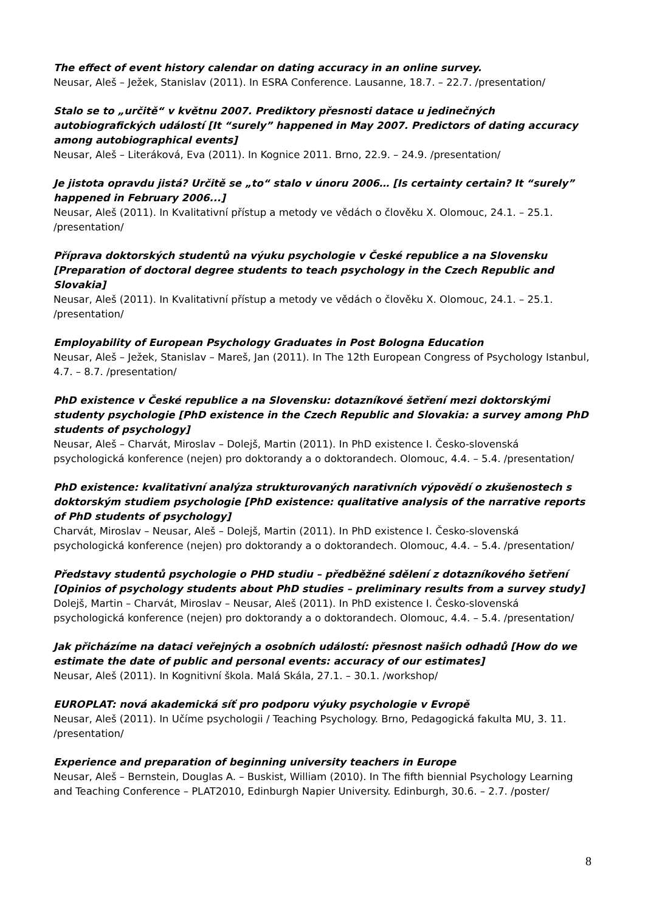The effect of event history calendar on dating accuracy in an online survey.
Neusar, Aleš – Ježek, Stanislav (2011). In ESRA Conference. Lausanne, 18.7. – 22.7. /presentation/
Stalo se to „určitě“ v květnu 2007. Prediktory přesnosti datace u jedinečných autobiografických událostí [It “surely” happened in May 2007. Predictors of dating accuracy among autobiographical events]
Neusar, Aleš – Literáková, Eva (2011). In Kognice 2011. Brno, 22.9. – 24.9. /presentation/
Je jistota opravdu jistá? Určitě se „to“ stalo v únoru 2006… [Is certainty certain? It “surely” happened in February 2006...]
Neusar, Aleš (2011). In Kvalitativní přístup a metody ve vědách o člověku X. Olomouc, 24.1. – 25.1. /presentation/
Příprava doktorských studentů na výuku psychologie v České republice a na Slovensku [Preparation of doctoral degree students to teach psychology in the Czech Republic and Slovakia]
Neusar, Aleš (2011). In Kvalitativní přístup a metody ve vědách o člověku X. Olomouc, 24.1. – 25.1. /presentation/
Employability of European Psychology Graduates in Post Bologna Education
Neusar, Aleš – Ježek, Stanislav – Mareš, Jan (2011). In The 12th European Congress of Psychology Istanbul, 4.7. – 8.7. /presentation/
PhD existence v České republice a na Slovensku: dotazníkové šetření mezi doktorskými studenty psychologie [PhD existence in the Czech Republic and Slovakia: a survey among PhD students of psychology]
Neusar, Aleš – Charvát, Miroslav – Dolejš, Martin (2011). In PhD existence I. Česko-slovenská psychologická konference (nejen) pro doktorandy a o doktorandech. Olomouc, 4.4. – 5.4. /presentation/
PhD existence: kvalitativní analýza strukturovaných narativních výpovědí o zkušenostech s doktorským studiem psychologie [PhD existence: qualitative analysis of the narrative reports of PhD students of psychology]
Charvát, Miroslav – Neusar, Aleš – Dolejš, Martin (2011). In PhD existence I. Česko-slovenská psychologická konference (nejen) pro doktorandy a o doktorandech. Olomouc, 4.4. – 5.4. /presentation/
Představy studentů psychologie o PHD studiu – předběžné sdělení z dotazníkového šetření [Opinios of psychology students about PhD studies – preliminary results from a survey study]
Dolejš, Martin – Charvát, Miroslav – Neusar, Aleš (2011). In PhD existence I. Česko-slovenská psychologická konference (nejen) pro doktorandy a o doktorandech. Olomouc, 4.4. – 5.4. /presentation/
Jak přicházíme na dataci veřejných a osobních událostí: přesnost našich odhadů [How do we estimate the date of public and personal events: accuracy of our estimates]
Neusar, Aleš (2011). In Kognitivní škola. Malá Skála, 27.1. – 30.1. /workshop/
EUROPLAT: nová akademická síť pro podporu výuky psychologie v Evropě
Neusar, Aleš (2011). In Učíme psychologii / Teaching Psychology. Brno, Pedagogická fakulta MU, 3. 11. /presentation/
Experience and preparation of beginning university teachers in Europe
Neusar, Aleš – Bernstein, Douglas A. – Buskist, William (2010). In The fifth biennial Psychology Learning and Teaching Conference – PLAT2010, Edinburgh Napier University. Edinburgh, 30.6. – 2.7. /poster/
8